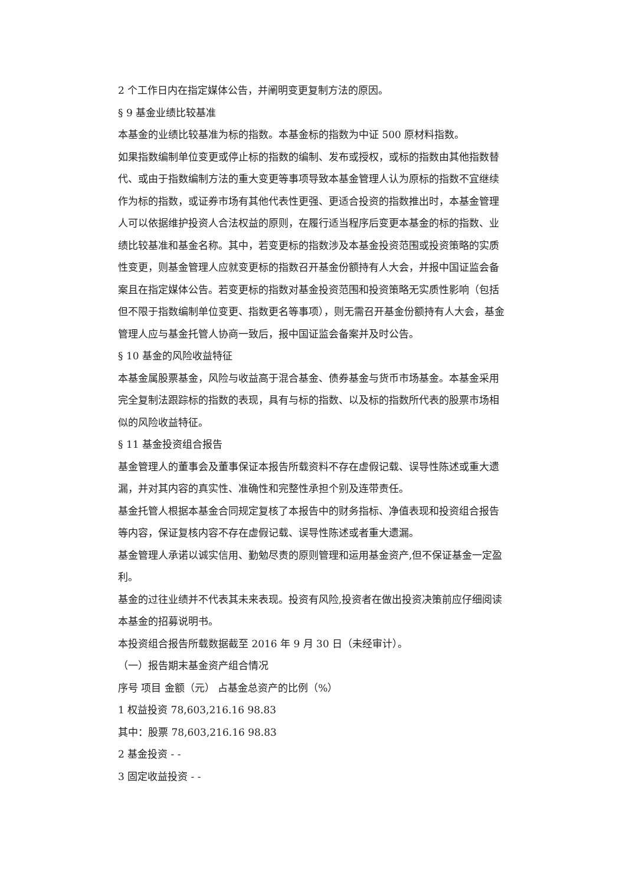2 个工作日内在指定媒体公告，并阐明变更复制方法的原因。
§ 9 基金业绩比较基准
本基金的业绩比较基准为标的指数。本基金标的指数为中证 500 原材料指数。
如果指数编制单位变更或停止标的指数的编制、发布或授权，或标的指数由其他指数替代、或由于指数编制方法的重大变更等事项导致本基金管理人认为原标的指数不宜继续作为标的指数，或证券市场有其他代表性更强、更适合投资的指数推出时，本基金管理人可以依据维护投资人合法权益的原则，在履行适当程序后变更本基金的标的指数、业绩比较基准和基金名称。其中，若变更标的指数涉及本基金投资范围或投资策略的实质性变更，则基金管理人应就变更标的指数召开基金份额持有人大会，并报中国证监会备案且在指定媒体公告。若变更标的指数对基金投资范围和投资策略无实质性影响（包括但不限于指数编制单位变更、指数更名等事项），则无需召开基金份额持有人大会，基金管理人应与基金托管人协商一致后，报中国证监会备案并及时公告。
§ 10 基金的风险收益特征
本基金属股票基金，风险与收益高于混合基金、债券基金与货币市场基金。本基金采用完全复制法跟踪标的指数的表现，具有与标的指数、以及标的指数所代表的股票市场相似的风险收益特征。
§ 11 基金投资组合报告
基金管理人的董事会及董事保证本报告所载资料不存在虚假记载、误导性陈述或重大遗漏，并对其内容的真实性、准确性和完整性承担个别及连带责任。
基金托管人根据本基金合同规定复核了本报告中的财务指标、净值表现和投资组合报告等内容，保证复核内容不存在虚假记载、误导性陈述或者重大遗漏。
基金管理人承诺以诚实信用、勤勉尽责的原则管理和运用基金资产,但不保证基金一定盈利。
基金的过往业绩并不代表其未来表现。投资有风险,投资者在做出投资决策前应仔细阅读本基金的招募说明书。
本投资组合报告所载数据截至 2016 年 9 月 30 日（未经审计）。
（一）报告期末基金资产组合情况
序号 项目 金额（元） 占基金总资产的比例（%）
1 权益投资 78,603,216.16 98.83
其中：股票 78,603,216.16 98.83
2 基金投资 - -
3 固定收益投资 - -